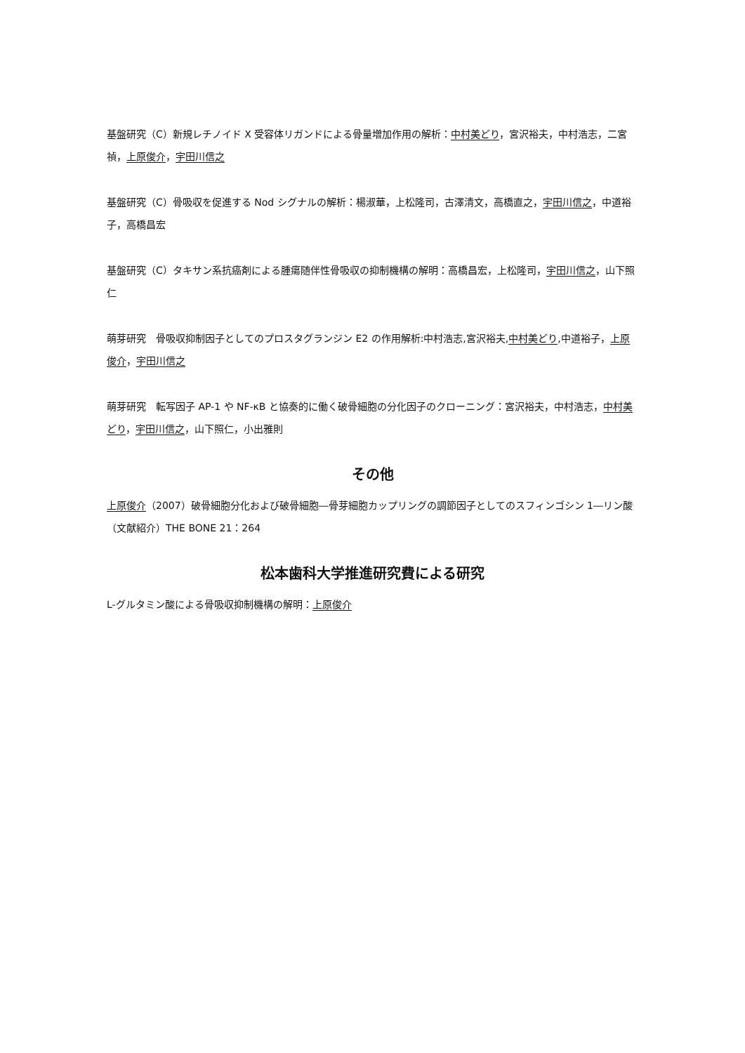基盤研究（C）新規レチノイド X 受容体リガンドによる骨量増加作用の解析：中村美どり，宮沢裕夫，中村浩志，二宮　禎，上原俊介，宇田川信之
基盤研究（C）骨吸収を促進する Nod シグナルの解析：楊淑華，上松隆司，古澤清文，高橋直之，宇田川信之，中道裕子，高橋昌宏
基盤研究（C）タキサン系抗癌剤による腫瘍随伴性骨吸収の抑制機構の解明：高橋昌宏，上松隆司，宇田川信之，山下照仁
萌芽研究　骨吸収抑制因子としてのプロスタグランジン E2 の作用解析:中村浩志,宮沢裕夫,中村美どり,中道裕子，上原俊介，宇田川信之
萌芽研究　転写因子 AP-1 や NF-κB と協奏的に働く破骨細胞の分化因子のクローニング：宮沢裕夫，中村浩志，中村美どり，宇田川信之，山下照仁，小出雅則
その他
上原俊介（2007）破骨細胞分化および破骨細胞―骨芽細胞カップリングの調節因子としてのスフィンゴシン 1―リン酸（文献紹介）THE BONE 21：264
松本歯科大学推進研究費による研究
L-グルタミン酸による骨吸収抑制機構の解明：上原俊介